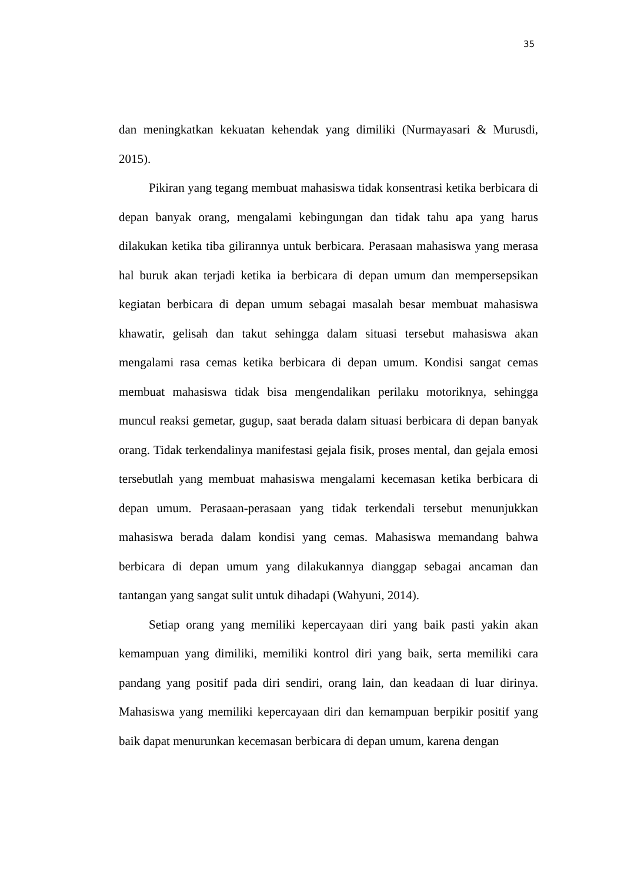35
dan meningkatkan kekuatan kehendak yang dimiliki (Nurmayasari & Murusdi, 2015).
Pikiran yang tegang membuat mahasiswa tidak konsentrasi ketika berbicara di depan banyak orang, mengalami kebingungan dan tidak tahu apa yang harus dilakukan ketika tiba gilirannya untuk berbicara. Perasaan mahasiswa yang merasa hal buruk akan terjadi ketika ia berbicara di depan umum dan mempersepsikan kegiatan berbicara di depan umum sebagai masalah besar membuat mahasiswa khawatir, gelisah dan takut sehingga dalam situasi tersebut mahasiswa akan mengalami rasa cemas ketika berbicara di depan umum. Kondisi sangat cemas membuat mahasiswa tidak bisa mengendalikan perilaku motoriknya, sehingga muncul reaksi gemetar, gugup, saat berada dalam situasi berbicara di depan banyak orang. Tidak terkendalinya manifestasi gejala fisik, proses mental, dan gejala emosi tersebutlah yang membuat mahasiswa mengalami kecemasan ketika berbicara di depan umum. Perasaan-perasaan yang tidak terkendali tersebut menunjukkan mahasiswa berada dalam kondisi yang cemas. Mahasiswa memandang bahwa berbicara di depan umum yang dilakukannya dianggap sebagai ancaman dan tantangan yang sangat sulit untuk dihadapi (Wahyuni, 2014).
Setiap orang yang memiliki kepercayaan diri yang baik pasti yakin akan kemampuan yang dimiliki, memiliki kontrol diri yang baik, serta memiliki cara pandang yang positif pada diri sendiri, orang lain, dan keadaan di luar dirinya. Mahasiswa yang memiliki kepercayaan diri dan kemampuan berpikir positif yang baik dapat menurunkan kecemasan berbicara di depan umum, karena dengan